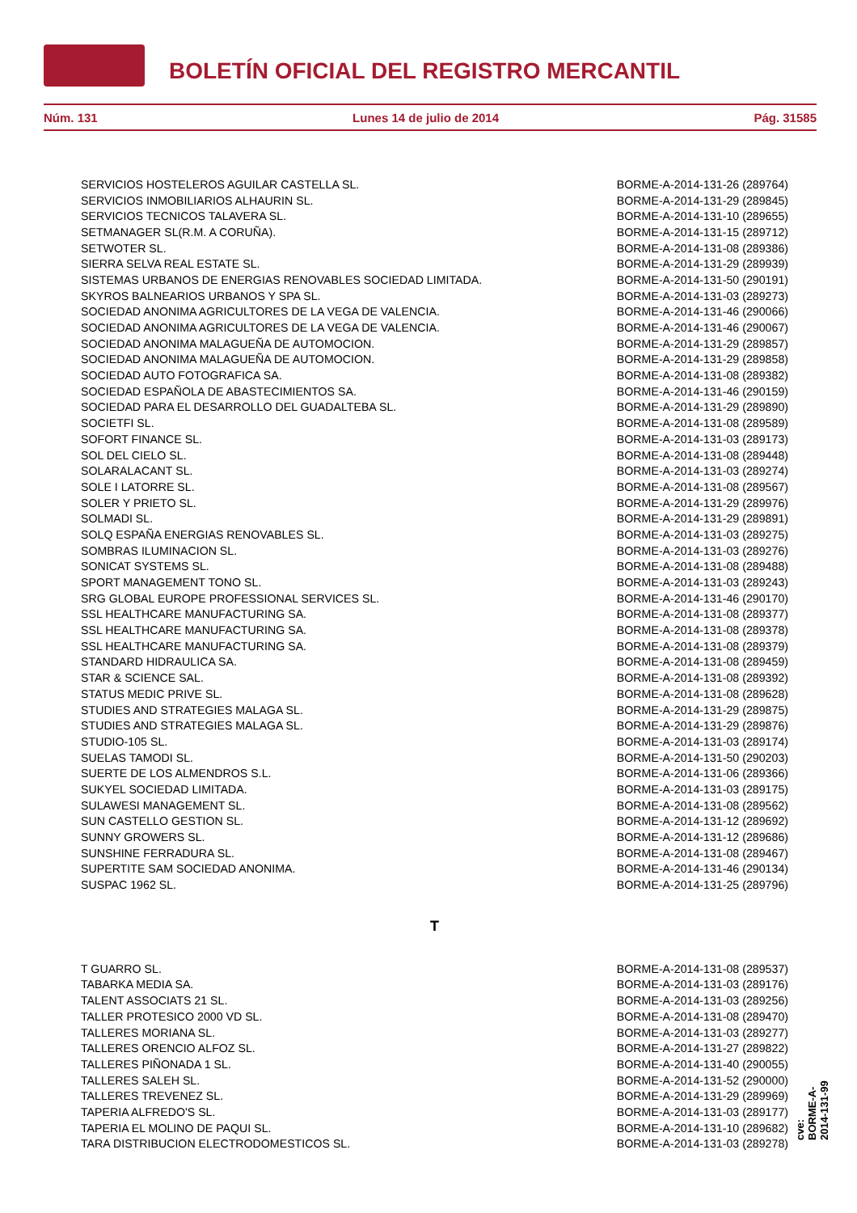BOLETÍN OFICIAL DEL REGISTRO MERCANTIL
Núm. 131 Lunes 14 de julio de 2014 Pág. 31585
| SERVICIOS HOSTELEROS AGUILAR CASTELLA SL. | BORME-A-2014-131-26 (289764) |
| SERVICIOS INMOBILIARIOS ALHAURIN SL. | BORME-A-2014-131-29 (289845) |
| SERVICIOS TECNICOS TALAVERA SL. | BORME-A-2014-131-10 (289655) |
| SETMANAGER SL(R.M. A CORUÑA). | BORME-A-2014-131-15 (289712) |
| SETWOTER SL. | BORME-A-2014-131-08 (289386) |
| SIERRA SELVA REAL ESTATE SL. | BORME-A-2014-131-29 (289939) |
| SISTEMAS URBANOS DE ENERGIAS RENOVABLES SOCIEDAD LIMITADA. | BORME-A-2014-131-50 (290191) |
| SKYROS BALNEARIOS URBANOS Y SPA SL. | BORME-A-2014-131-03 (289273) |
| SOCIEDAD ANONIMA AGRICULTORES DE LA VEGA DE VALENCIA. | BORME-A-2014-131-46 (290066) |
| SOCIEDAD ANONIMA AGRICULTORES DE LA VEGA DE VALENCIA. | BORME-A-2014-131-46 (290067) |
| SOCIEDAD ANONIMA MALAGUEÑA DE AUTOMOCION. | BORME-A-2014-131-29 (289857) |
| SOCIEDAD ANONIMA MALAGUEÑA DE AUTOMOCION. | BORME-A-2014-131-29 (289858) |
| SOCIEDAD AUTO FOTOGRAFICA SA. | BORME-A-2014-131-08 (289382) |
| SOCIEDAD ESPAÑOLA DE ABASTECIMIENTOS SA. | BORME-A-2014-131-46 (290159) |
| SOCIEDAD PARA EL DESARROLLO DEL GUADALTEBA SL. | BORME-A-2014-131-29 (289890) |
| SOCIETFI SL. | BORME-A-2014-131-08 (289589) |
| SOFORT FINANCE SL. | BORME-A-2014-131-03 (289173) |
| SOL DEL CIELO SL. | BORME-A-2014-131-08 (289448) |
| SOLARALACANT SL. | BORME-A-2014-131-03 (289274) |
| SOLE I LATORRE SL. | BORME-A-2014-131-08 (289567) |
| SOLER Y PRIETO SL. | BORME-A-2014-131-29 (289976) |
| SOLMADI SL. | BORME-A-2014-131-29 (289891) |
| SOLQ ESPAÑA ENERGIAS RENOVABLES SL. | BORME-A-2014-131-03 (289275) |
| SOMBRAS ILUMINACION SL. | BORME-A-2014-131-03 (289276) |
| SONICAT SYSTEMS SL. | BORME-A-2014-131-08 (289488) |
| SPORT MANAGEMENT TONO SL. | BORME-A-2014-131-03 (289243) |
| SRG GLOBAL EUROPE PROFESSIONAL SERVICES SL. | BORME-A-2014-131-46 (290170) |
| SSL HEALTHCARE MANUFACTURING SA. | BORME-A-2014-131-08 (289377) |
| SSL HEALTHCARE MANUFACTURING SA. | BORME-A-2014-131-08 (289378) |
| SSL HEALTHCARE MANUFACTURING SA. | BORME-A-2014-131-08 (289379) |
| STANDARD HIDRAULICA SA. | BORME-A-2014-131-08 (289459) |
| STAR & SCIENCE SAL. | BORME-A-2014-131-08 (289392) |
| STATUS MEDIC PRIVE SL. | BORME-A-2014-131-08 (289628) |
| STUDIES AND STRATEGIES MALAGA SL. | BORME-A-2014-131-29 (289875) |
| STUDIES AND STRATEGIES MALAGA SL. | BORME-A-2014-131-29 (289876) |
| STUDIO-105 SL. | BORME-A-2014-131-03 (289174) |
| SUELAS TAMODI SL. | BORME-A-2014-131-50 (290203) |
| SUERTE DE LOS ALMENDROS S.L. | BORME-A-2014-131-06 (289366) |
| SUKYEL SOCIEDAD LIMITADA. | BORME-A-2014-131-03 (289175) |
| SULAWESI MANAGEMENT SL. | BORME-A-2014-131-08 (289562) |
| SUN CASTELLO GESTION SL. | BORME-A-2014-131-12 (289692) |
| SUNNY GROWERS SL. | BORME-A-2014-131-12 (289686) |
| SUNSHINE FERRADURA SL. | BORME-A-2014-131-08 (289467) |
| SUPERTITE SAM SOCIEDAD ANONIMA. | BORME-A-2014-131-46 (290134) |
| SUSPAC 1962 SL. | BORME-A-2014-131-25 (289796) |
| T | |
| T GUARRO SL. | BORME-A-2014-131-08 (289537) |
| TABARKA MEDIA SA. | BORME-A-2014-131-03 (289176) |
| TALENT ASSOCIATS 21 SL. | BORME-A-2014-131-03 (289256) |
| TALLER PROTESICO 2000 VD SL. | BORME-A-2014-131-08 (289470) |
| TALLERES MORIANA SL. | BORME-A-2014-131-03 (289277) |
| TALLERES ORENCIO ALFOZ SL. | BORME-A-2014-131-27 (289822) |
| TALLERES PIÑONADA 1 SL. | BORME-A-2014-131-40 (290055) |
| TALLERES SALEH SL. | BORME-A-2014-131-52 (290000) |
| TALLERES TREVENEZ SL. | BORME-A-2014-131-29 (289969) |
| TAPERIA ALFREDO'S SL. | BORME-A-2014-131-03 (289177) |
| TAPERIA EL MOLINO DE PAQUI SL. | BORME-A-2014-131-10 (289682) |
| TARA DISTRIBUCION ELECTRODOMESTICOS SL. | BORME-A-2014-131-03 (289278) |
cve: BORME-A-2014-131-99